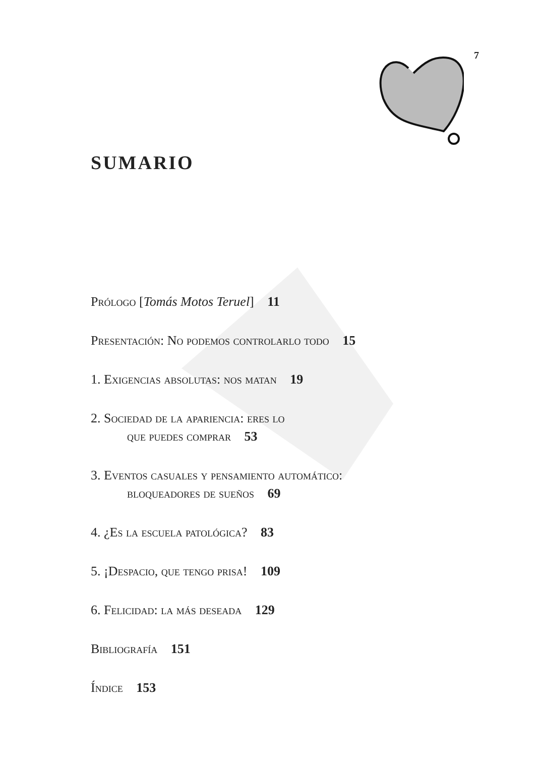7
SUMARIO
Prólogo [Tomás Motos Teruel] 11
Presentación: No podemos controlarlo todo 15
1. Exigencias absolutas: nos matan 19
2. Sociedad de la apariencia: eres lo
que puedes comprar 53
3. Eventos casuales y pensamiento automático:
bloqueadores de sueños 69
4. ¿Es la escuela patológica? 83
5. ¡Despacio, que tengo prisa! 109
6. Felicidad: la más deseada 129
Bibliografía 151
Índice 153